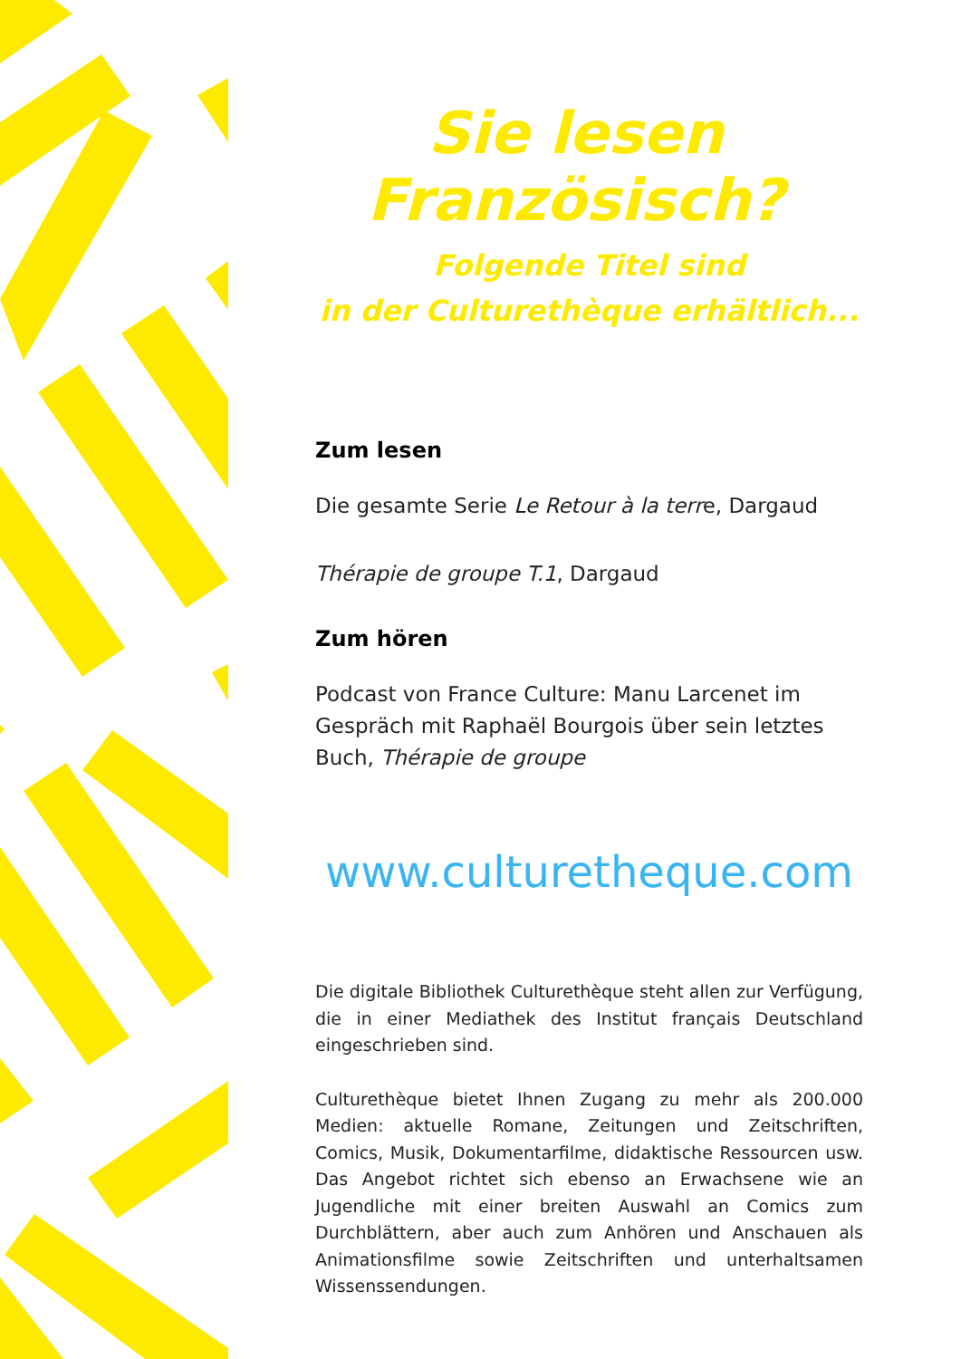Sie lesen Französisch?
Folgende Titel sind
in der Culturethèque erhältlich...
Zum lesen
Die gesamte Serie Le Retour à la terre, Dargaud
Thérapie de groupe T.1, Dargaud
Zum hören
Podcast von France Culture: Manu Larcenet im Gespräch mit Raphaël Bourgois über sein letztes Buch, Thérapie de groupe
www.culturetheque.com
Die digitale Bibliothek Culturethèque steht allen zur Verfügung, die in einer Mediathek des Institut français Deutschland eingeschrieben sind.
Culturethèque bietet Ihnen Zugang zu mehr als 200.000 Medien: aktuelle Romane, Zeitungen und Zeitschriften, Comics, Musik, Dokumentarfilme, didaktische Ressourcen usw. Das Angebot richtet sich ebenso an Erwachsene wie an Jugendliche mit einer breiten Auswahl an Comics zum Durchblättern, aber auch zum Anhören und Anschauen als Animationsfilme sowie Zeitschriften und unterhaltsamen Wissenssendungen.